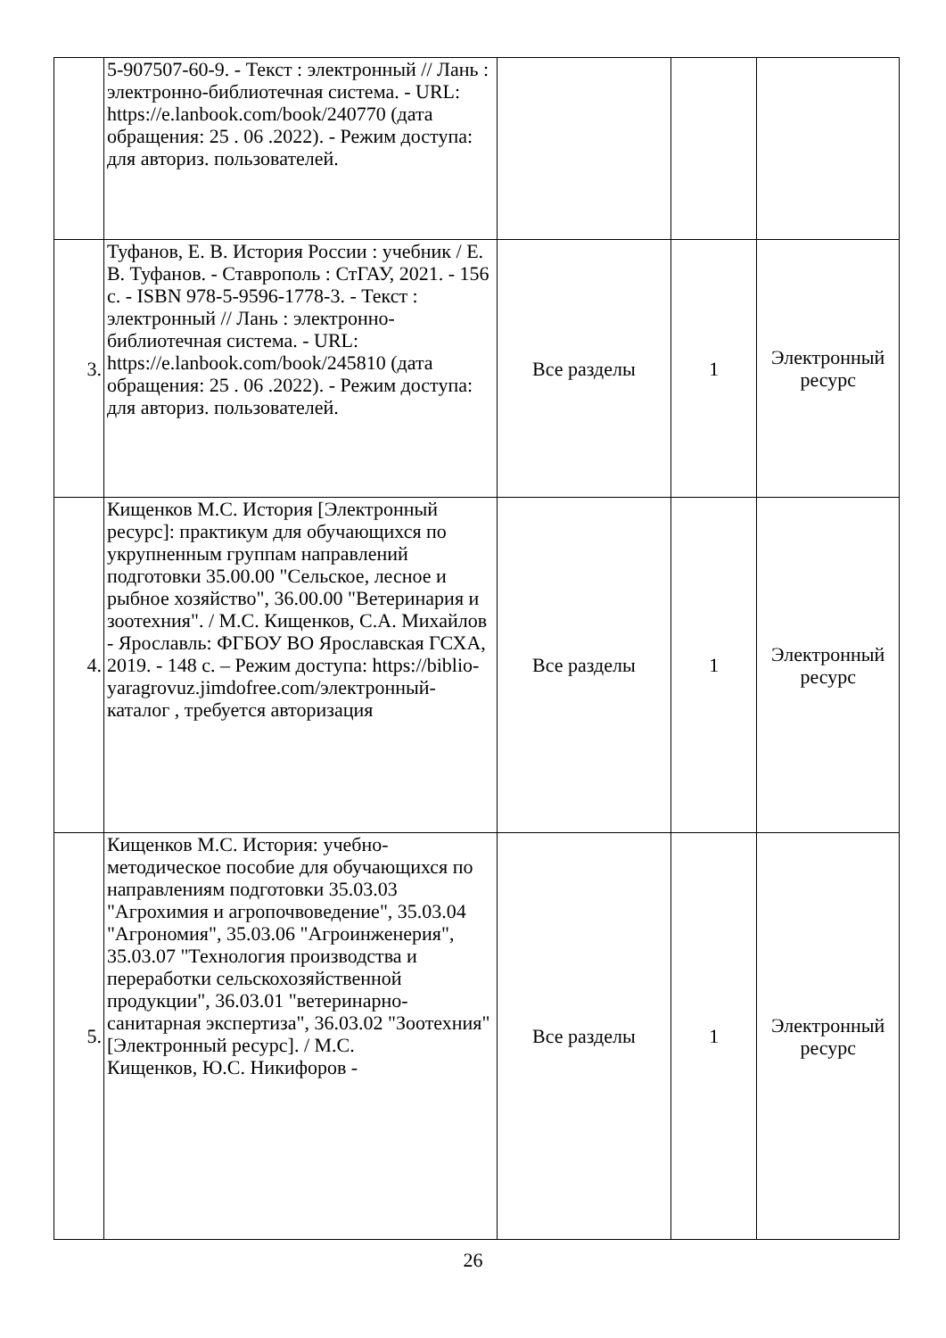| | 5-907507-60-9. - Текст : электронный // Лань : электронно-библиотечная система. - URL: https://e.lanbook.com/book/240770 (дата обращения: 25 . 06 .2022). - Режим доступа: для авториз. пользователей. | | | |
| 3. | Туфанов, Е. В. История России : учебник / Е. В. Туфанов. - Ставрополь : СтГАУ, 2021. - 156 с. - ISBN 978-5-9596-1778-3. - Текст : электронный // Лань : электронно-библиотечная система. - URL: https://e.lanbook.com/book/245810 (дата обращения: 25 . 06 .2022). - Режим доступа: для авториз. пользователей. | Все разделы | 1 | Электронный ресурс |
| 4. | Кищенков М.С. История [Электронный ресурс]: практикум для обучающихся по укрупненным группам направлений подготовки 35.00.00 "Сельское, лесное и рыбное хозяйство", 36.00.00 "Ветеринария и зоотехния". / М.С. Кищенков, С.А. Михайлов - Ярославль: ФГБОУ ВО Ярославская ГСХА, 2019. - 148 с. – Режим доступа: https://biblio-yaragrovuz.jimdofree.com/электронный-каталог , требуется авторизация | Все разделы | 1 | Электронный ресурс |
| 5. | Кищенков М.С. История: учебно-методическое пособие для обучающихся по направлениям подготовки 35.03.03 "Агрохимия и агропочвоведение", 35.03.04 "Агрономия", 35.03.06 "Агроинженерия", 35.03.07 "Технология производства и переработки сельскохозяйственной продукции", 36.03.01 "ветеринарно-санитарная экспертиза", 36.03.02 "Зоотехния"[Электронный ресурс]. / М.С. Кищенков, Ю.С. Никифоров - | Все разделы | 1 | Электронный ресурс |
26